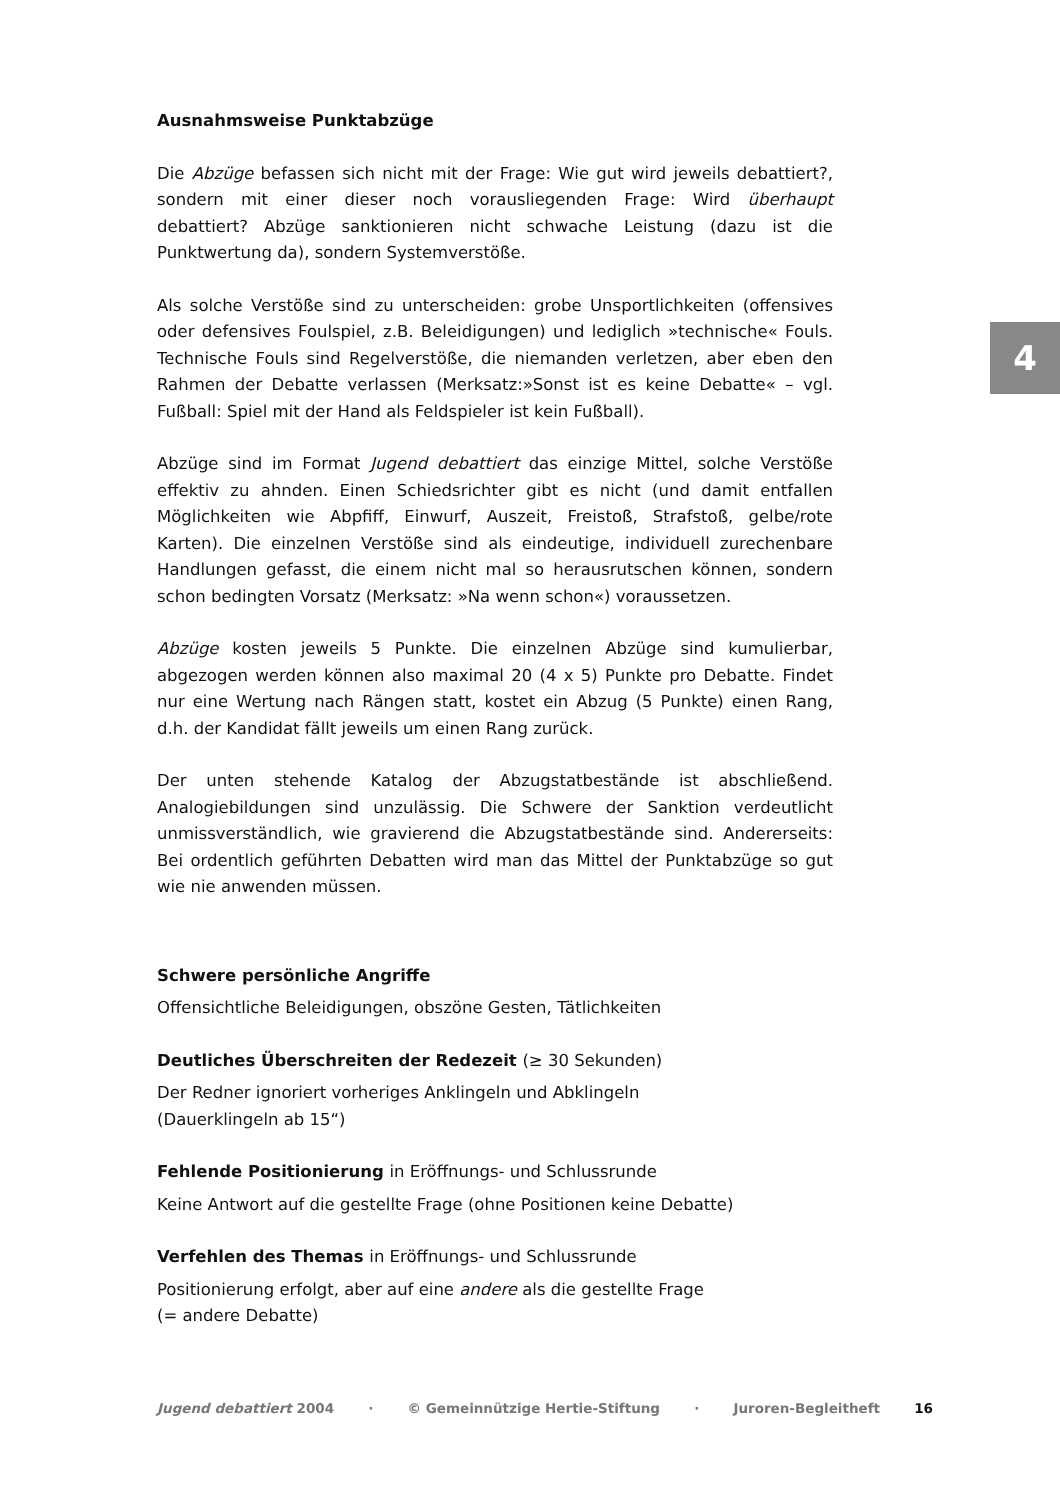4
Ausnahmsweise Punktabzüge
Die Abzüge befassen sich nicht mit der Frage: Wie gut wird jeweils debattiert?, sondern mit einer dieser noch vorausliegenden Frage: Wird überhaupt debattiert? Abzüge sanktionieren nicht schwache Leistung (dazu ist die Punktwertung da), sondern Systemverstöße.
Als solche Verstöße sind zu unterscheiden: grobe Unsportlichkeiten (offensives oder defensives Foulspiel, z.B. Beleidigungen) und lediglich »technische« Fouls. Technische Fouls sind Regelverstöße, die niemanden verletzen, aber eben den Rahmen der Debatte verlassen (Merksatz:»Sonst ist es keine Debatte« – vgl. Fußball: Spiel mit der Hand als Feldspieler ist kein Fußball).
Abzüge sind im Format Jugend debattiert das einzige Mittel, solche Verstöße effektiv zu ahnden. Einen Schiedsrichter gibt es nicht (und damit entfallen Möglichkeiten wie Abpfiff, Einwurf, Auszeit, Freistoß, Strafstoß, gelbe/rote Karten). Die einzelnen Verstöße sind als eindeutige, individuell zurechenbare Handlungen gefasst, die einem nicht mal so herausrutschen können, sondern schon bedingten Vorsatz (Merksatz: »Na wenn schon«) voraussetzen.
Abzüge kosten jeweils 5 Punkte. Die einzelnen Abzüge sind kumulierbar, abgezogen werden können also maximal 20 (4 x 5) Punkte pro Debatte. Findet nur eine Wertung nach Rängen statt, kostet ein Abzug (5 Punkte) einen Rang, d.h. der Kandidat fällt jeweils um einen Rang zurück.
Der unten stehende Katalog der Abzugstatbestände ist abschließend. Analogiebildungen sind unzulässig. Die Schwere der Sanktion verdeutlicht unmissverständlich, wie gravierend die Abzugstatbestände sind. Andererseits: Bei ordentlich geführten Debatten wird man das Mittel der Punktabzüge so gut wie nie anwenden müssen.
Schwere persönliche Angriffe
Offensichtliche Beleidigungen, obszöne Gesten, Tätlichkeiten
Deutliches Überschreiten der Redezeit (≥ 30 Sekunden)
Der Redner ignoriert vorheriges Anklingeln und Abklingeln
(Dauerklingeln ab 15“)
Fehlende Positionierung in Eröffnungs- und Schlussrunde
Keine Antwort auf die gestellte Frage (ohne Positionen keine Debatte)
Verfehlen des Themas in Eröffnungs- und Schlussrunde
Positionierung erfolgt, aber auf eine andere als die gestellte Frage
(= andere Debatte)
Jugend debattiert 2004 · © Gemeinnützige Hertie-Stiftung · Juroren-Begleitheft 16